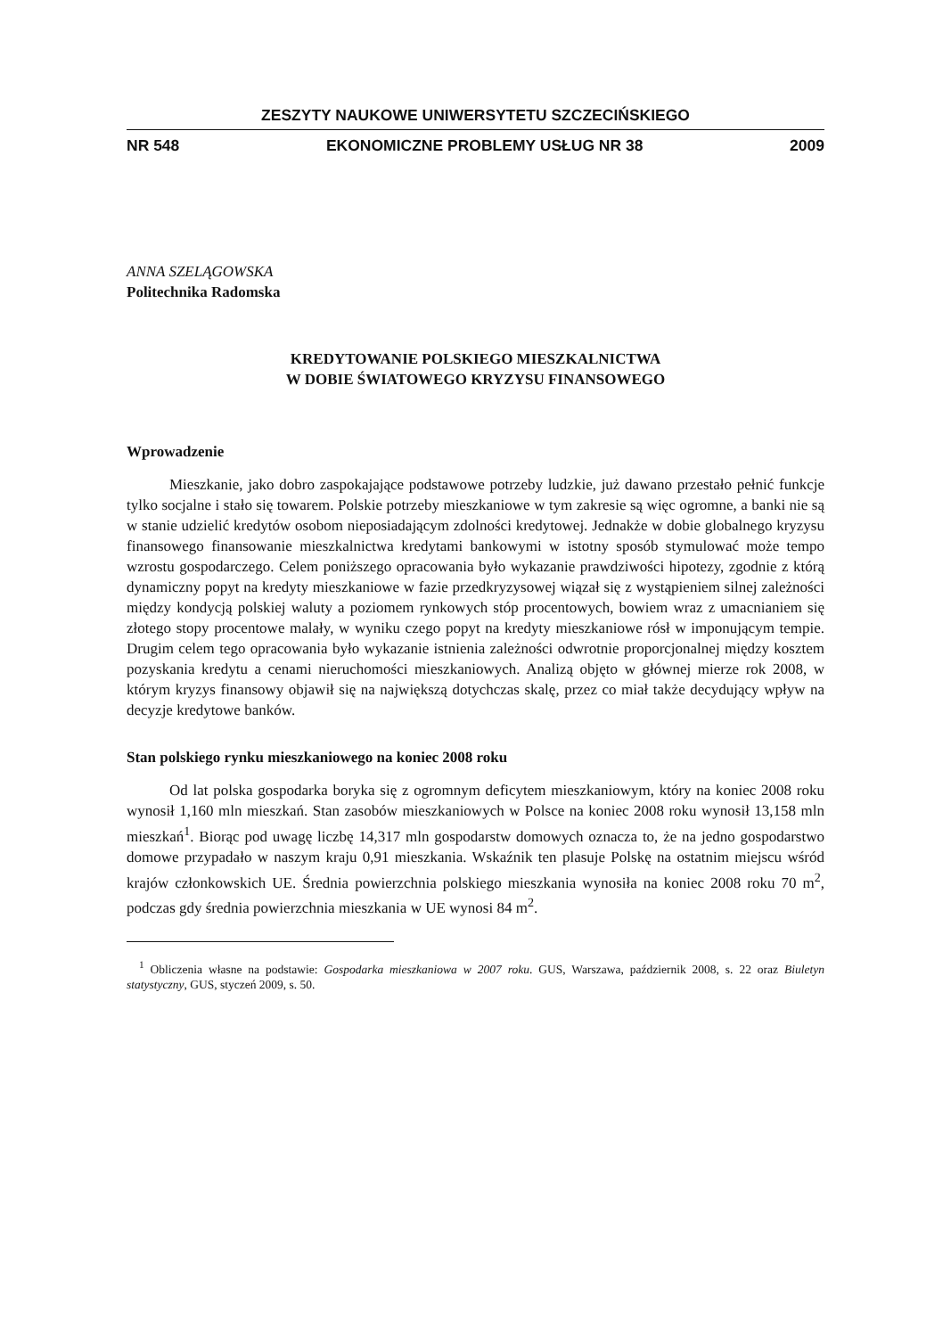ZESZYTY NAUKOWE UNIWERSYTETU SZCZECIŃSKIEGO
NR 548 EKONOMICZNE PROBLEMY USŁUG NR 38 2009
ANNA SZELĄGOWSKA
Politechnika Radomska
KREDYTOWANIE POLSKIEGO MIESZKALNICTWA
W DOBIE ŚWIATOWEGO KRYZYSU FINANSOWEGO
Wprowadzenie
Mieszkanie, jako dobro zaspokajające podstawowe potrzeby ludzkie, już dawano przestało pełnić funkcje tylko socjalne i stało się towarem. Polskie potrzeby mieszkaniowe w tym zakresie są więc ogromne, a banki nie są w stanie udzielić kredytów osobom nieposiadającym zdolności kredytowej. Jednakże w dobie globalnego kryzysu finansowego finansowanie mieszkalnictwa kredytami bankowymi w istotny sposób stymulować może tempo wzrostu gospodarczego. Celem poniższego opracowania było wykazanie prawdziwości hipotezy, zgodnie z którą dynamiczny popyt na kredyty mieszkaniowe w fazie przedkryzysowej wiązał się z wystąpieniem silnej zależności między kondycją polskiej waluty a poziomem rynkowych stóp procentowych, bowiem wraz z umacnianiem się złotego stopy procentowe malały, w wyniku czego popyt na kredyty mieszkaniowe rósł w imponującym tempie. Drugim celem tego opracowania było wykazanie istnienia zależności odwrotnie proporcjonalnej między kosztem pozyskania kredytu a cenami nieruchomości mieszkaniowych. Analizą objęto w głównej mierze rok 2008, w którym kryzys finansowy objawił się na największą dotychczas skalę, przez co miał także decydujący wpływ na decyzje kredytowe banków.
Stan polskiego rynku mieszkaniowego na koniec 2008 roku
Od lat polska gospodarka boryka się z ogromnym deficytem mieszkaniowym, który na koniec 2008 roku wynosił 1,160 mln mieszkań. Stan zasobów mieszkaniowych w Polsce na koniec 2008 roku wynosił 13,158 mln mieszkań<sup>1</sup>. Biorąc pod uwagę liczbę 14,317 mln gospodarstw domowych oznacza to, że na jedno gospodarstwo domowe przypadało w naszym kraju 0,91 mieszkania. Wskaźnik ten plasuje Polskę na ostatnim miejscu wśród krajów członkowskich UE. Średnia powierzchnia polskiego mieszkania wynosiła na koniec 2008 roku 70 m<sup>2</sup>, podczas gdy średnia powierzchnia mieszkania w UE wynosi 84 m<sup>2</sup>.
<sup>1</sup> Obliczenia własne na podstawie: Gospodarka mieszkaniowa w 2007 roku. GUS, Warszawa, październik 2008, s. 22 oraz Biuletyn statystyczny, GUS, styczeń 2009, s. 50.